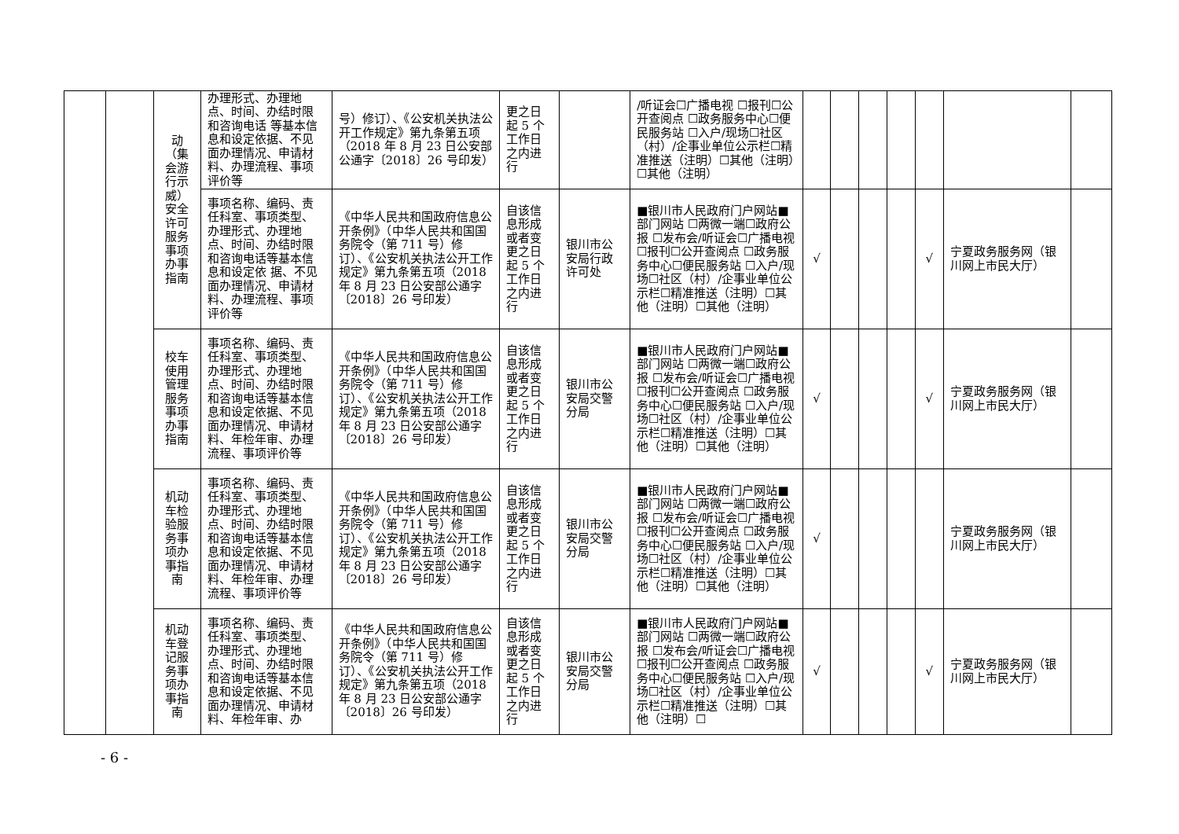| | | 动（集会游行示威）安全许可服务事项办事指南 | 办理形式、办理地点、时间、办结时限和咨询电话 等基本信息和设定依据、不见面办理情况、申请材料、办理流程、事项评价等 | 号）修订）、《公安机关执法公开工作规定》第九条第五项（2018 年 8 月 23 日公安部公通字〔2018〕26 号印发） | 更之日起 5 个工作日之内进行 | | /听证会☐广播电视 ☐报刊☐公开查阅点 ☐政务服务中心☐便民服务站 ☐入户/现场☐社区（村）/企事业单位公示栏☐精准推送（注明）☐其他（注明）☐其他（注明） | | | | | | | |
| | | | 事项名称、编码、责任科室、事项类型、办理形式、办理地点、时间、办结时限和咨询电话等基本信息和设定依 据、不见面办理情况、申请材料、办理流程、事项评价等 | 《中华人民共和国政府信息公开条例》（中华人民共和国国务院令（第 711 号）修订）、《公安机关执法公开工作规定》第九条第五项（2018 年 8 月 23 日公安部公通字〔2018〕26 号印发） | 自该信息形成或者变更之日起 5 个工作日之内进行 | 银川市公安局行政许可处 | ■银川市人民政府门户网站■部门网站 ☐两微一端☐政府公报 ☐发布会/听证会☐广播电视 ☐报刊☐公开查阅点 ☐政务服务中心☐便民服务站 ☐入户/现场☐社区（村）/企事业单位公示栏☐精准推送（注明）☐其他（注明）☐其他（注明） | √ | | | | √ | 宁夏政务服务网（银川网上市民大厅） | |
| | | 校车使用管理服务事项办事指南 | 事项名称、编码、责任科室、事项类型、办理形式、办理地点、时间、办结时限和咨询电话等基本信息和设定依据、不见面办理情况、申请材料、年检年审、办理流程、事项评价等 | 《中华人民共和国政府信息公开条例》（中华人民共和国国务院令（第 711 号）修订）、《公安机关执法公开工作规定》第九条第五项（2018 年 8 月 23 日公安部公通字〔2018〕26 号印发） | 自该信息形成或者变更之日起 5 个工作日之内进行 | 银川市公安局交警分局 | ■银川市人民政府门户网站■部门网站 ☐两微一端☐政府公报 ☐发布会/听证会☐广播电视 ☐报刊☐公开查阅点 ☐政务服务中心☐便民服务站 ☐入户/现场☐社区（村）/企事业单位公示栏☐精准推送（注明）☐其他（注明）☐其他（注明） | √ | | | | √ | 宁夏政务服务网（银川网上市民大厅） | |
| | | 机动车检验服务事项办事指南 | 事项名称、编码、责任科室、事项类型、办理形式、办理地点、时间、办结时限和咨询电话等基本信息和设定依据、不见面办理情况、申请材料、年检年审、办理流程、事项评价等 | 《中华人民共和国政府信息公开条例》（中华人民共和国国务院令（第 711 号）修订）、《公安机关执法公开工作规定》第九条第五项（2018 年 8 月 23 日公安部公通字〔2018〕26 号印发） | 自该信息形成或者变更之日起 5 个工作日之内进行 | 银川市公安局交警分局 | ■银川市人民政府门户网站■部门网站 ☐两微一端☐政府公报 ☐发布会/听证会☐广播电视 ☐报刊☐公开查阅点 ☐政务服务中心☐便民服务站 ☐入户/现场☐社区（村）/企事业单位公示栏☐精准推送（注明）☐其他（注明）☐其他（注明） | √ | | | | | 宁夏政务服务网（银川网上市民大厅） | |
| | | 机动车登记服务事项办事指南 | 事项名称、编码、责任科室、事项类型、办理形式、办理地点、时间、办结时限和咨询电话等基本信息和设定依据、不见面办理情况、申请材料、年检年审、办 | 《中华人民共和国政府信息公开条例》（中华人民共和国国务院令（第 711 号）修订）、《公安机关执法公开工作规定》第九条第五项（2018 年 8 月 23 日公安部公通字〔2018〕26 号印发） | 自该信息形成或者变更之日起 5 个工作日之内进行 | 银川市公安局交警分局 | ■银川市人民政府门户网站■部门网站 ☐两微一端☐政府公报 ☐发布会/听证会☐广播电视 ☐报刊☐公开查阅点 ☐政务服务中心☐便民服务站 ☐入户/现场☐社区（村）/企事业单位公示栏☐精准推送（注明）☐其他（注明）☐ | √ | | | | √ | 宁夏政务服务网（银川网上市民大厅） | |
- 6 -